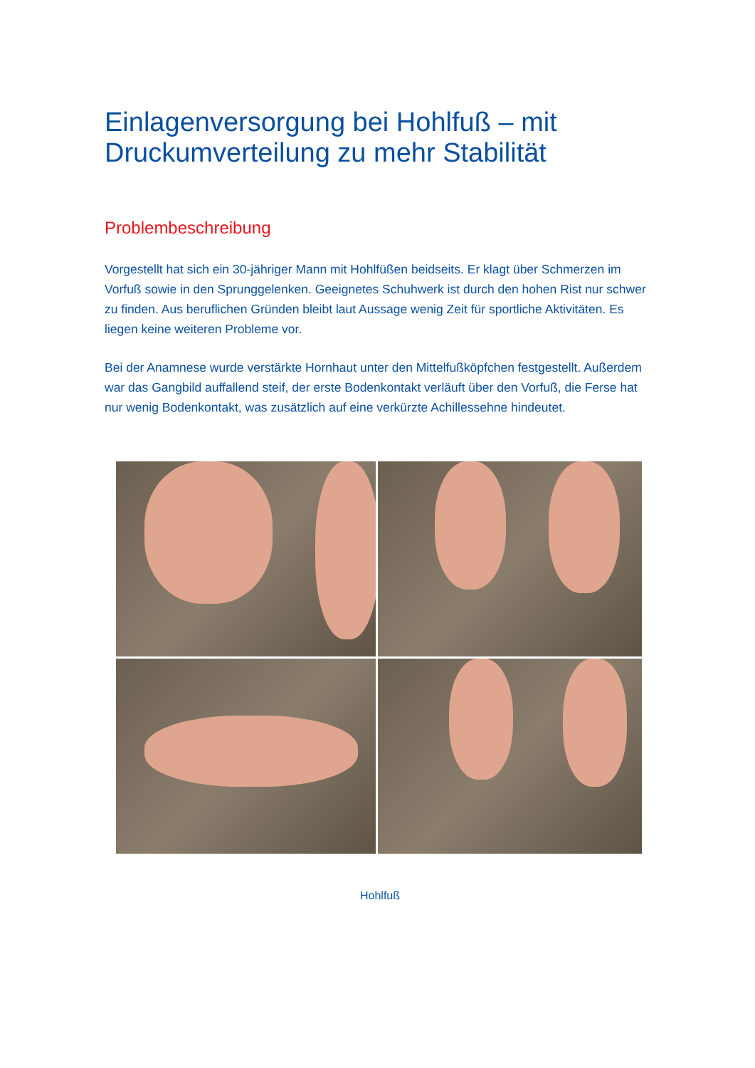Einlagenversorgung bei Hohlfuß – mit Druckumverteilung zu mehr Stabilität
Problembeschreibung
Vorgestellt hat sich ein 30-jähriger Mann mit Hohlfüßen beidseits. Er klagt über Schmerzen im Vorfuß sowie in den Sprunggelenken. Geeignetes Schuhwerk ist durch den hohen Rist nur schwer zu finden. Aus beruflichen Gründen bleibt laut Aussage wenig Zeit für sportliche Aktivitäten. Es liegen keine weiteren Probleme vor.
Bei der Anamnese wurde verstärkte Hornhaut unter den Mittelfußköpfchen festgestellt. Außerdem war das Gangbild auffallend steif, der erste Bodenkontakt verläuft über den Vorfuß, die Ferse hat nur wenig Bodenkontakt, was zusätzlich auf eine verkürzte Achillessehne hindeutet.
Hohlfuß